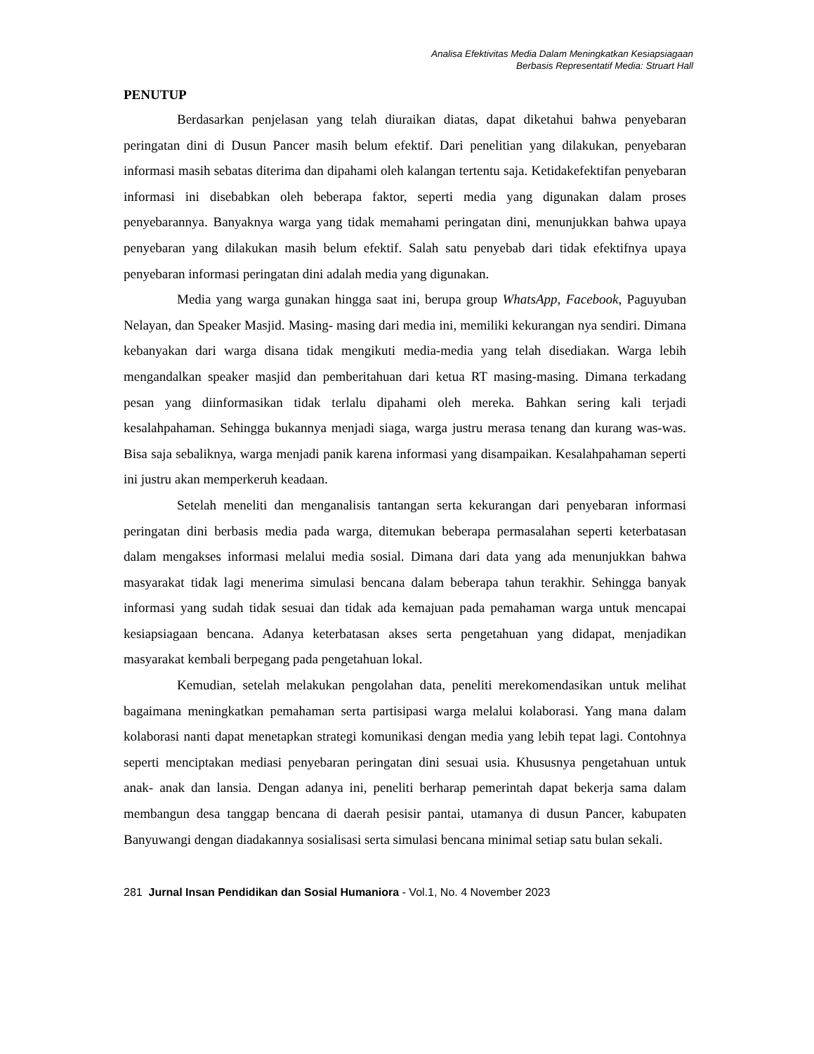Analisa Efektivitas Media Dalam Meningkatkan Kesiapsiagaan
Berbasis Representatif Media: Struart Hall
PENUTUP
Berdasarkan penjelasan yang telah diuraikan diatas, dapat diketahui bahwa penyebaran peringatan dini di Dusun Pancer masih belum efektif. Dari penelitian yang dilakukan, penyebaran informasi masih sebatas diterima dan dipahami oleh kalangan tertentu saja. Ketidakefektifan penyebaran informasi ini disebabkan oleh beberapa faktor, seperti media yang digunakan dalam proses penyebarannya. Banyaknya warga yang tidak memahami peringatan dini, menunjukkan bahwa upaya penyebaran yang dilakukan masih belum efektif. Salah satu penyebab dari tidak efektifnya upaya penyebaran informasi peringatan dini adalah media yang digunakan.
Media yang warga gunakan hingga saat ini, berupa group WhatsApp, Facebook, Paguyuban Nelayan, dan Speaker Masjid. Masing- masing dari media ini, memiliki kekurangan nya sendiri. Dimana kebanyakan dari warga disana tidak mengikuti media-media yang telah disediakan. Warga lebih mengandalkan speaker masjid dan pemberitahuan dari ketua RT masing-masing. Dimana terkadang pesan yang diinformasikan tidak terlalu dipahami oleh mereka. Bahkan sering kali terjadi kesalahpahaman. Sehingga bukannya menjadi siaga, warga justru merasa tenang dan kurang was-was. Bisa saja sebaliknya, warga menjadi panik karena informasi yang disampaikan. Kesalahpahaman seperti ini justru akan memperkeruh keadaan.
Setelah meneliti dan menganalisis tantangan serta kekurangan dari penyebaran informasi peringatan dini berbasis media pada warga, ditemukan beberapa permasalahan seperti keterbatasan dalam mengakses informasi melalui media sosial. Dimana dari data yang ada menunjukkan bahwa masyarakat tidak lagi menerima simulasi bencana dalam beberapa tahun terakhir. Sehingga banyak informasi yang sudah tidak sesuai dan tidak ada kemajuan pada pemahaman warga untuk mencapai kesiapsiagaan bencana. Adanya keterbatasan akses serta pengetahuan yang didapat, menjadikan masyarakat kembali berpegang pada pengetahuan lokal.
Kemudian, setelah melakukan pengolahan data, peneliti merekomendasikan untuk melihat bagaimana meningkatkan pemahaman serta partisipasi warga melalui kolaborasi. Yang mana dalam kolaborasi nanti dapat menetapkan strategi komunikasi dengan media yang lebih tepat lagi. Contohnya seperti menciptakan mediasi penyebaran peringatan dini sesuai usia. Khususnya pengetahuan untuk anak- anak dan lansia. Dengan adanya ini, peneliti berharap pemerintah dapat bekerja sama dalam membangun desa tanggap bencana di daerah pesisir pantai, utamanya di dusun Pancer, kabupaten Banyuwangi dengan diadakannya sosialisasi serta simulasi bencana minimal setiap satu bulan sekali.
281 Jurnal Insan Pendidikan dan Sosial Humaniora - Vol.1, No. 4 November 2023